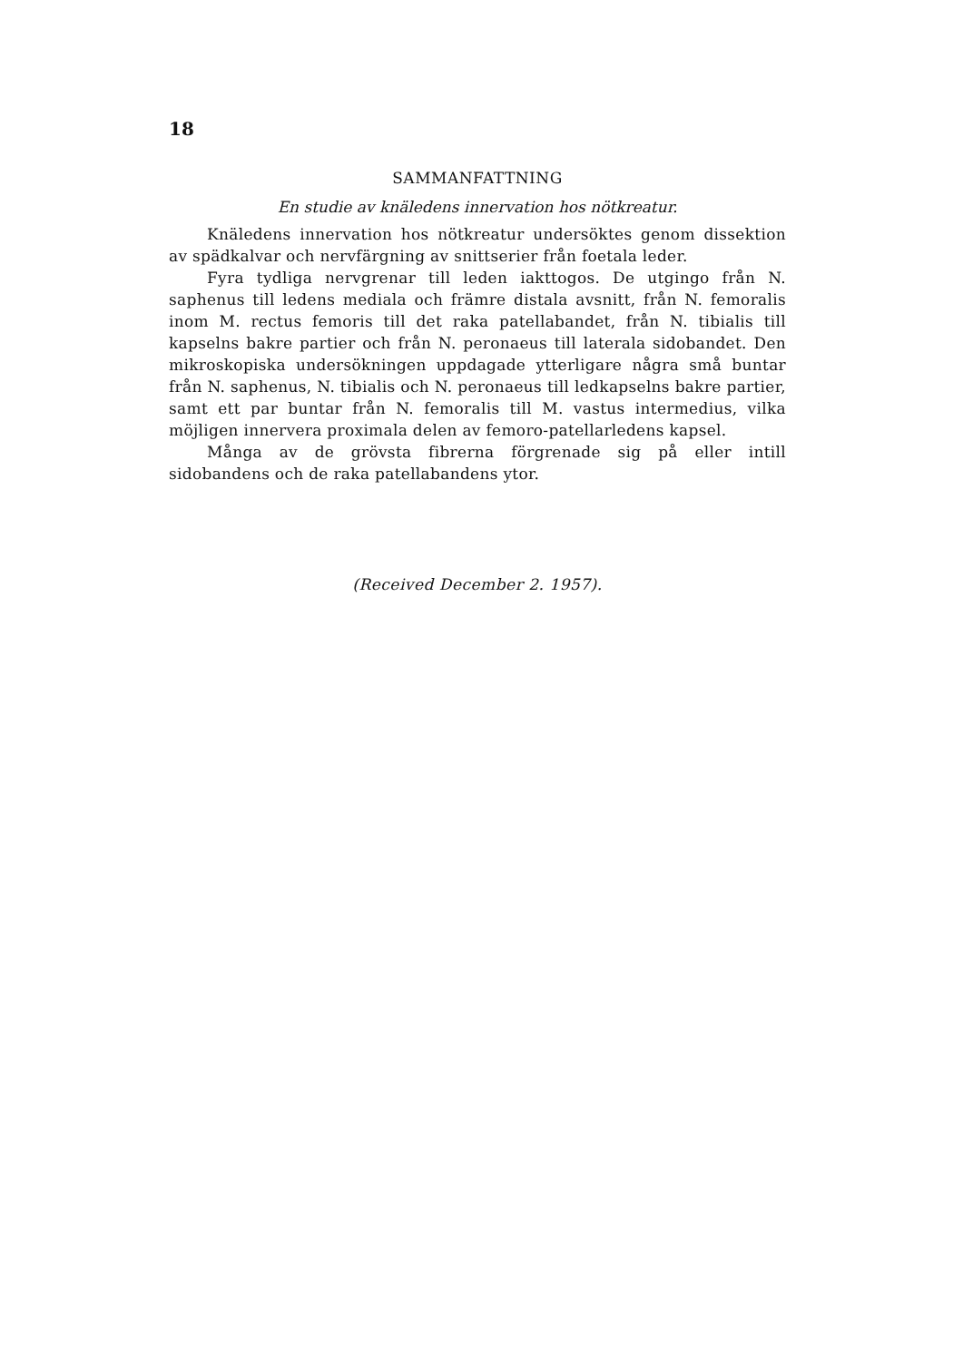18
SAMMANFATTNING
En studie av knäledens innervation hos nötkreatur.
Knäledens innervation hos nötkreatur undersöktes genom dissektion av spädkalvar och nervfärgning av snittserier från foetala leder.
Fyra tydliga nervgrenar till leden iakttogos. De utgingo från N. saphenus till ledens mediala och främre distala avsnitt, från N. femoralis inom M. rectus femoris till det raka patellabandet, från N. tibialis till kapselns bakre partier och från N. peronaeus till laterala sidobandet. Den mikroskopiska undersökningen uppdagade ytterligare några små buntar från N. saphenus, N. tibialis och N. peronaeus till ledkapselns bakre partier, samt ett par buntar från N. femoralis till M. vastus intermedius, vilka möjligen innervera proximala delen av femoro-patellarledens kapsel.
Många av de grövsta fibrerna förgrenade sig på eller intill sidobandens och de raka patellabandens ytor.
(Received December 2. 1957).